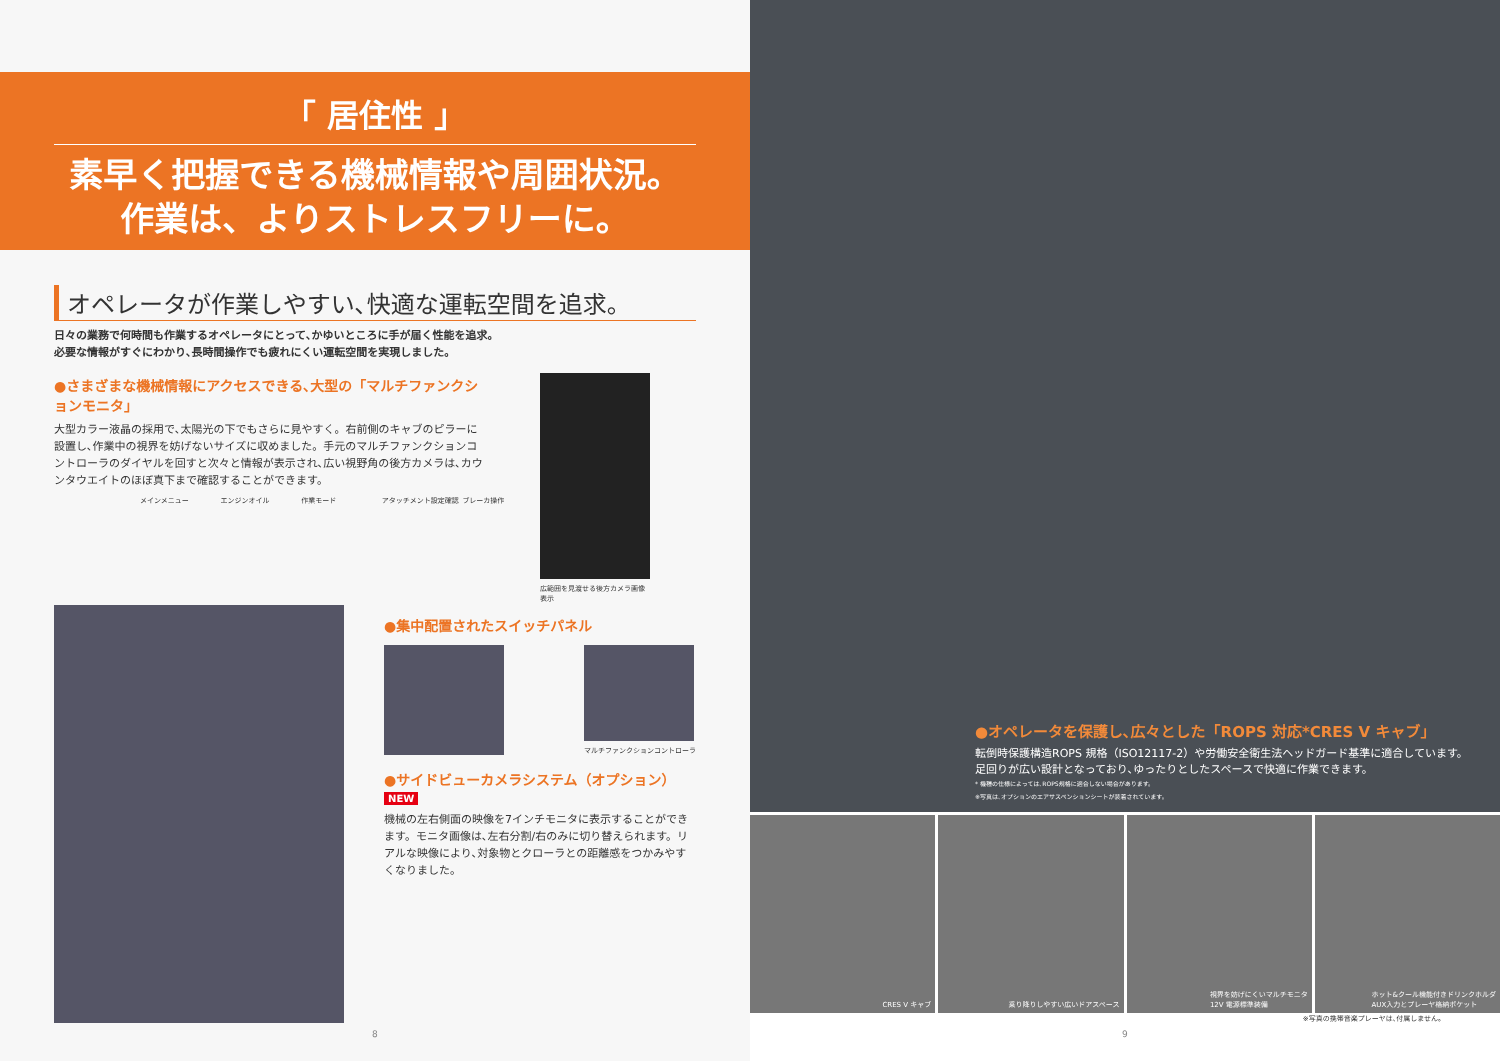「 居住性 」
素早く把握できる機械情報や周囲状況。
作業は、よりストレスフリーに。
オペレータが作業しやすい､快適な運転空間を追求。
日々の業務で何時間も作業するオペレータにとって､かゆいところに手が届く性能を追求。
必要な情報がすぐにわかり､長時間操作でも疲れにくい運転空間を実現しました。
●さまざまな機械情報にアクセスできる､大型の「マルチファンクションモニタ」
大型カラー液晶の採用で､太陽光の下でもさらに見やすく。右前側のキャブのピラーに設置し､作業中の視界を妨げないサイズに収めました。手元のマルチファンクションコントローラのダイヤルを回すと次々と情報が表示され､広い視野角の後方カメラは､カウンタウエイトのほぼ真下まで確認することができます。
メインメニュー エンジンオイル 作業モード アタッチメント設定確認 ブレーカ操作
広範囲を見渡せる後方カメラ画像表示
●集中配置されたスイッチパネル
マルチファンクションコントローラ
●サイドビューカメラシステム（オプション） NEW
機械の左右側面の映像を7インチモニタに表示することができます。モニタ画像は､左右分割/右のみに切り替えられます。リアルな映像により､対象物とクローラとの距離感をつかみやすくなりました。
8
●オペレータを保護し､広々とした「ROPS 対応*CRES V キャブ」
転倒時保護構造ROPS 規格（ISO12117-2）や労働安全衛生法ヘッドガード基準に適合しています。
足回りが広い設計となっており､ゆったりとしたスペースで快適に作業できます。
* 機種の仕様によっては､ROPS規格に適合しない場合があります。
※写真は､オプションのエアサスペンションシートが装着されています。
CRES V キャブ 乗り降りしやすい広いドアスペース 視界を妨げにくいマルチモニタ
12V 電源標準装備
ホット&クール機能付きドリンクホルダ
AUX入力とプレーヤ格納ポケット
※写真の携帯音楽プレーヤは､付属しません。
9